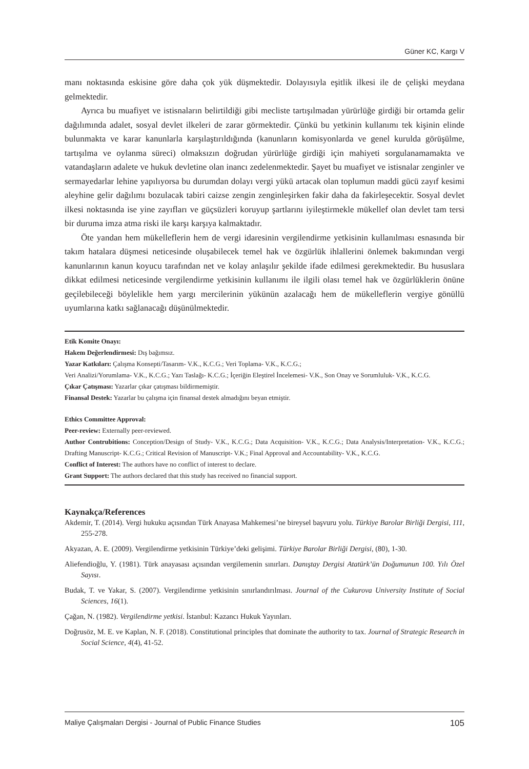Güner KC, Kargı V
manı noktasında eskisine göre daha çok yük düşmektedir. Dolayısıyla eşitlik ilkesi ile de çelişki meydana gelmektedir.
Ayrıca bu muafiyet ve istisnaların belirtildiği gibi mecliste tartışılmadan yürürlüğe girdiği bir ortamda gelir dağılımında adalet, sosyal devlet ilkeleri de zarar görmektedir. Çünkü bu yetkinin kullanımı tek kişinin elinde bulunmakta ve karar kanunlarla karşılaştırıldığında (kanunların komisyonlarda ve genel kurulda görüşülme, tartışılma ve oylanma süreci) olmaksızın doğrudan yürürlüğe girdiği için mahiyeti sorgulanamamakta ve vatandaşların adalete ve hukuk devletine olan inancı zedelenmektedir. Şayet bu muafiyet ve istisnalar zenginler ve sermayedarlar lehine yapılıyorsa bu durumdan dolayı vergi yükü artacak olan toplumun maddi gücü zayıf kesimi aleyhine gelir dağılımı bozulacak tabiri caizse zengin zenginleşirken fakir daha da fakirleşecektir. Sosyal devlet ilkesi noktasında ise yine zayıfları ve güçsüzleri koruyup şartlarını iyileştirmekle mükellef olan devlet tam tersi bir duruma imza atma riski ile karşı karşıya kalmaktadır.
Öte yandan hem mükelleflerin hem de vergi idaresinin vergilendirme yetkisinin kullanılması esnasında bir takım hatalara düşmesi neticesinde oluşabilecek temel hak ve özgürlük ihlallerini önlemek bakımından vergi kanunlarının kanun koyucu tarafından net ve kolay anlaşılır şekilde ifade edilmesi gerekmektedir. Bu hususlara dikkat edilmesi neticesinde vergilendirme yetkisinin kullanımı ile ilgili olası temel hak ve özgürlüklerin önüne geçilebileceği böylelikle hem yargı mercilerinin yükünün azalacağı hem de mükelleflerin vergiye gönüllü uyumlarına katkı sağlanacağı düşünülmektedir.
Etik Komite Onayı:
Hakem Değerlendirmesi: Dış bağımsız.
Yazar Katkıları: Çalışma Konsepti/Tasarım- V.K., K.C.G.; Veri Toplama- V.K., K.C.G.;
Veri Analizi/Yorumlama- V.K., K.C.G.; Yazı Taslağı- K.C.G.; İçeriğin Eleştirel İncelemesi- V.K., Son Onay ve Sorumluluk- V.K., K.C.G.
Çıkar Çatışması: Yazarlar çıkar çatışması bildirmemiştir.
Finansal Destek: Yazarlar bu çalışma için finansal destek almadığını beyan etmiştir.
Ethics Committee Approval:
Peer-review: Externally peer-reviewed.
Author Contrubitions: Conception/Design of Study- V.K., K.C.G.; Data Acquisition- V.K., K.C.G.; Data Analysis/Interpretation- V.K., K.C.G.; Drafting Manuscript- K.C.G.; Critical Revision of Manuscript- V.K.; Final Approval and Accountability- V.K., K.C.G.
Conflict of Interest: The authors have no conflict of interest to declare.
Grant Support: The authors declared that this study has received no financial support.
Kaynakça/References
Akdemir, T. (2014). Vergi hukuku açısından Türk Anayasa Mahkemesi’ne bireysel başvuru yolu. Türkiye Barolar Birliği Dergisi, 111, 255-278.
Akyazan, A. E. (2009). Vergilendirme yetkisinin Türkiye’deki gelişimi. Türkiye Barolar Birliği Dergisi, (80), 1-30.
Aliefendioğlu, Y. (1981). Türk anayasası açısından vergilemenin sınırları. Danıştay Dergisi Atatürk’ün Doğumunun 100. Yılı Özel Sayısı.
Budak, T. ve Yakar, S. (2007). Vergilendirme yetkisinin sınırlandırılması. Journal of the Cukurova University Institute of Social Sciences, 16(1).
Çağan, N. (1982). Vergilendirme yetkisi. İstanbul: Kazancı Hukuk Yayınları.
Doğrusöz, M. E. ve Kaplan, N. F. (2018). Constitutional principles that dominate the authority to tax. Journal of Strategic Research in Social Science, 4(4), 41-52.
Maliye Çalışmaları Dergisi - Journal of Public Finance Studies 105